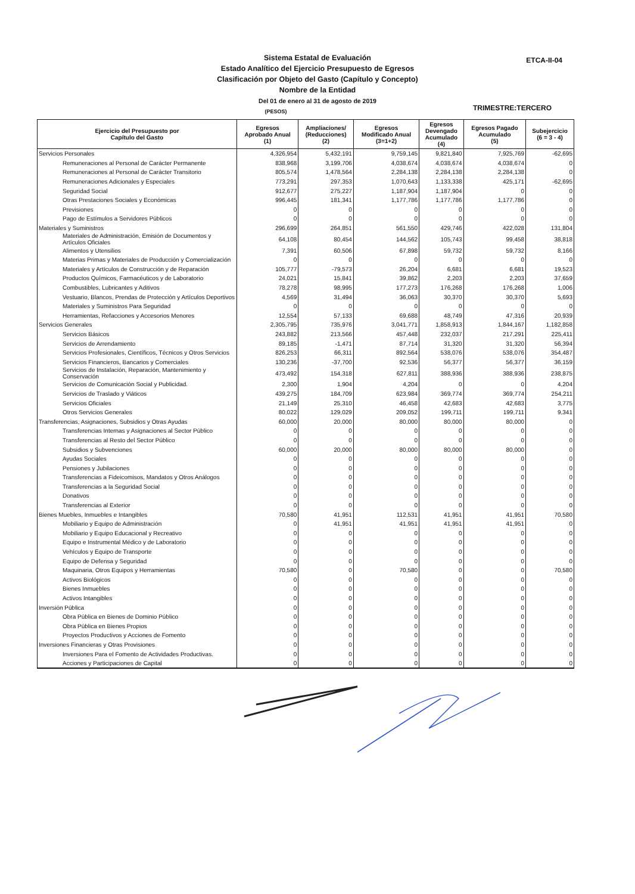ETCA-II-04
Sistema Estatal de Evaluación
Estado Analítico del Ejercicio Presupuesto de Egresos
Clasificación por Objeto del Gasto (Capítulo y Concepto)
Nombre de la Entidad
Del 01 de enero al 31 de agosto de 2019
(PESOS)
TRIMESTRE:TERCERO
| Ejercicio del Presupuesto por Capítulo del Gasto | Egresos Aprobado Anual (1) | Ampliaciones/ (Reducciones) (2) | Egresos Modificado Anual (3=1+2) | Egresos Devengado Acumulado (4) | Egresos Pagado Acumulado (5) | Subejercicio (6 = 3 - 4) |
| --- | --- | --- | --- | --- | --- | --- |
| Servicios Personales | 4,326,954 | 5,432,191 | 9,759,145 | 9,821,840 | 7,925,769 | -62,695 |
| Remuneraciones al Personal de Carácter Permanente | 838,968 | 3,199,706 | 4,038,674 | 4,038,674 | 4,038,674 | 0 |
| Remuneraciones al Personal de Carácter Transitorio | 805,574 | 1,478,564 | 2,284,138 | 2,284,138 | 2,284,138 | 0 |
| Remuneraciones Adicionales y Especiales | 773,291 | 297,353 | 1,070,643 | 1,133,338 | 425,171 | -62,695 |
| Seguridad Social | 912,677 | 275,227 | 1,187,904 | 1,187,904 | 0 | 0 |
| Otras Prestaciones Sociales y Económicas | 996,445 | 181,341 | 1,177,786 | 1,177,786 | 1,177,786 | 0 |
| Previsiones | 0 | 0 | 0 | 0 | 0 | 0 |
| Pago de Estímulos a Servidores Públicos | 0 | 0 | 0 | 0 | 0 | 0 |
| Materiales y Suministros | 296,699 | 264,851 | 561,550 | 429,746 | 422,028 | 131,804 |
| Materiales de Administración, Emisión de Documentos y Artículos Oficiales | 64,108 | 80,454 | 144,562 | 105,743 | 99,458 | 38,818 |
| Alimentos y Utensilios | 7,391 | 60,506 | 67,898 | 59,732 | 59,732 | 8,166 |
| Materias Primas y Materiales de Producción y Comercialización | 0 | 0 | 0 | 0 | 0 | 0 |
| Materiales y Artículos de Construcción y de Reparación | 105,777 | -79,573 | 26,204 | 6,681 | 6,681 | 19,523 |
| Productos Químicos, Farmacéuticos y de Laboratorio | 24,021 | 15,841 | 39,862 | 2,203 | 2,203 | 37,659 |
| Combustibles, Lubricantes y Aditivos | 78,278 | 98,995 | 177,273 | 176,268 | 176,268 | 1,006 |
| Vestuario, Blancos, Prendas de Protección y Artículos Deportivos | 4,569 | 31,494 | 36,063 | 30,370 | 30,370 | 5,693 |
| Materiales y Suministros Para Seguridad | 0 | 0 | 0 | 0 | 0 | 0 |
| Herramientas, Refacciones y Accesorios Menores | 12,554 | 57,133 | 69,688 | 48,749 | 47,316 | 20,939 |
| Servicios Generales | 2,305,795 | 735,976 | 3,041,771 | 1,858,913 | 1,844,167 | 1,182,858 |
| Servicios Básicos | 243,882 | 213,566 | 457,448 | 232,037 | 217,291 | 225,411 |
| Servicios de Arrendamiento | 89,185 | -1,471 | 87,714 | 31,320 | 31,320 | 56,394 |
| Servicios Profesionales, Científicos, Técnicos y Otros Servicios | 826,253 | 66,311 | 892,564 | 538,076 | 538,076 | 354,487 |
| Servicios Financieros, Bancarios y Comerciales | 130,236 | -37,700 | 92,536 | 56,377 | 56,377 | 36,159 |
| Servicios de Instalación, Reparación, Mantenimiento y Conservación | 473,492 | 154,318 | 627,811 | 388,936 | 388,936 | 238,875 |
| Servicios de Comunicación Social y Publicidad. | 2,300 | 1,904 | 4,204 | 0 | 0 | 4,204 |
| Servicios de Traslado y Viáticos | 439,275 | 184,709 | 623,984 | 369,774 | 369,774 | 254,211 |
| Servicios Oficiales | 21,149 | 25,310 | 46,458 | 42,683 | 42,683 | 3,775 |
| Otros Servicios Generales | 80,022 | 129,029 | 209,052 | 199,711 | 199,711 | 9,341 |
| Transferencias, Asignaciones, Subsidios y Otras Ayudas | 60,000 | 20,000 | 80,000 | 80,000 | 80,000 | 0 |
| Transferencias Internas y Asignaciones al Sector Público | 0 | 0 | 0 | 0 | 0 | 0 |
| Transferencias al Resto del Sector Público | 0 | 0 | 0 | 0 | 0 | 0 |
| Subsidios y Subvenciones | 60,000 | 20,000 | 80,000 | 80,000 | 80,000 | 0 |
| Ayudas Sociales | 0 | 0 | 0 | 0 | 0 | 0 |
| Pensiones y Jubilaciones | 0 | 0 | 0 | 0 | 0 | 0 |
| Transferencias a Fideicomisos, Mandatos y Otros Análogos | 0 | 0 | 0 | 0 | 0 | 0 |
| Transferencias a la Seguridad Social | 0 | 0 | 0 | 0 | 0 | 0 |
| Donativos | 0 | 0 | 0 | 0 | 0 | 0 |
| Transferencias al Exterior | 0 | 0 | 0 | 0 | 0 | 0 |
| Bienes Muebles, Inmuebles e Intangibles | 70,580 | 41,951 | 112,531 | 41,951 | 41,951 | 70,580 |
| Mobiliario y Equipo de Administración | 0 | 41,951 | 41,951 | 41,951 | 41,951 | 0 |
| Mobiliario y Equipo Educacional y Recreativo | 0 | 0 | 0 | 0 | 0 | 0 |
| Equipo e Instrumental Médico y de Laboratorio | 0 | 0 | 0 | 0 | 0 | 0 |
| Vehículos y Equipo de Transporte | 0 | 0 | 0 | 0 | 0 | 0 |
| Equipo de Defensa y Seguridad | 0 | 0 | 0 | 0 | 0 | 0 |
| Maquinaria, Otros Equipos y Herramientas | 70,580 | 0 | 70,580 | 0 | 0 | 70,580 |
| Activos Biológicos | 0 | 0 | 0 | 0 | 0 | 0 |
| Bienes Inmuebles | 0 | 0 | 0 | 0 | 0 | 0 |
| Activos Intangibles | 0 | 0 | 0 | 0 | 0 | 0 |
| Inversión Pública | 0 | 0 | 0 | 0 | 0 | 0 |
| Obra Pública en Bienes de Dominio Público | 0 | 0 | 0 | 0 | 0 | 0 |
| Obra Pública en Bienes Propios | 0 | 0 | 0 | 0 | 0 | 0 |
| Proyectos Productivos y Acciones de Fomento | 0 | 0 | 0 | 0 | 0 | 0 |
| Inversiones Financieras y Otras Provisiones | 0 | 0 | 0 | 0 | 0 | 0 |
| Inversiones Para el Fomento de Actividades Productivas. | 0 | 0 | 0 | 0 | 0 | 0 |
| Acciones y Participaciones de Capital | 0 | 0 | 0 | 0 | 0 | 0 |